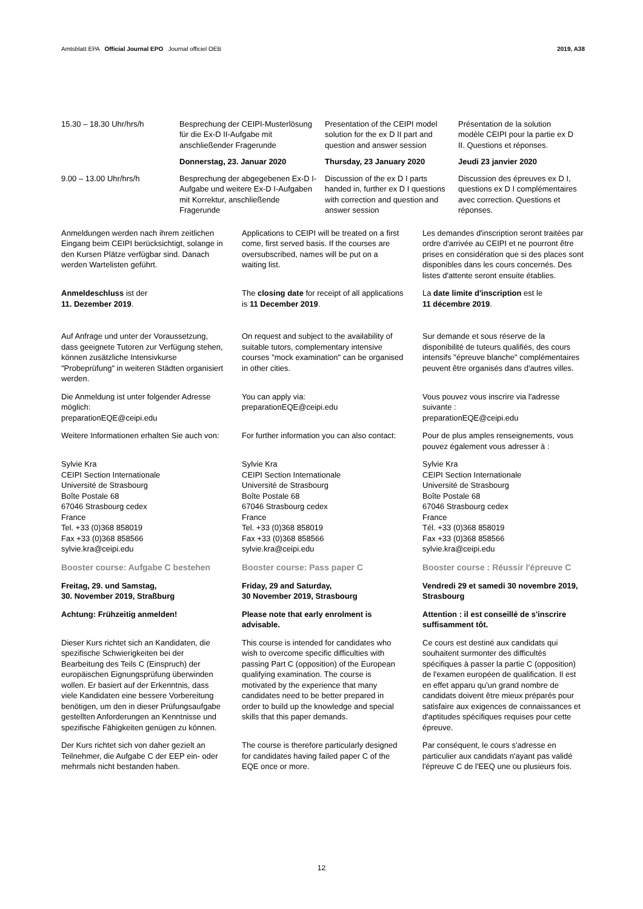Amtsblatt EPA Official Journal EPO Journal officiel OEB 2019, A38
| 15.30 – 18.30 Uhr/hrs/h | Besprechung der CEIPI-Musterlösung für die Ex-D II-Aufgabe mit anschließender Fragerunde | Presentation of the CEIPI model solution for the ex D II part and question and answer session | Présentation de la solution modèle CEIPI pour la partie ex D II. Questions et réponses. |
| | Donnerstag, 23. Januar 2020 | Thursday, 23 January 2020 | Jeudi 23 janvier 2020 |
| 9.00 – 13.00 Uhr/hrs/h | Besprechung der abgegebenen Ex-D I-Aufgabe und weitere Ex-D I-Aufgaben mit Korrektur, anschließende Fragerunde | Discussion of the ex D I parts handed in, further ex D I questions with correction and question and answer session | Discussion des épreuves ex D I, questions ex D I complémentaires avec correction. Questions et réponses. |
Anmeldungen werden nach ihrem zeitlichen Eingang beim CEIPI berücksichtigt, solange in den Kursen Plätze verfügbar sind. Danach werden Wartelisten geführt.
Applications to CEIPI will be treated on a first come, first served basis. If the courses are oversubscribed, names will be put on a waiting list.
Les demandes d'inscription seront traitées par ordre d'arrivée au CEIPI et ne pourront être prises en considération que si des places sont disponibles dans les cours concernés. Des listes d'attente seront ensuite établies.
Anmeldeschluss ist der
11. Dezember 2019.
The closing date for receipt of all applications is 11 December 2019.
La date limite d'inscription est le
11 décembre 2019.
Auf Anfrage und unter der Voraussetzung, dass geeignete Tutoren zur Verfügung stehen, können zusätzliche Intensivkurse "Probeprüfung" in weiteren Städten organisiert werden.
On request and subject to the availability of suitable tutors, complementary intensive courses "mock examination" can be organised in other cities.
Sur demande et sous réserve de la disponibilité de tuteurs qualifiés, des cours intensifs "épreuve blanche" complémentaires peuvent être organisés dans d'autres villes.
Die Anmeldung ist unter folgender Adresse möglich:
preparationEQE@ceipi.edu
You can apply via:
preparationEQE@ceipi.edu
Vous pouvez vous inscrire via l'adresse suivante :
preparationEQE@ceipi.edu
Weitere Informationen erhalten Sie auch von:
For further information you can also contact:
Pour de plus amples renseignements, vous pouvez également vous adresser à :
Sylvie Kra
CEIPI Section Internationale
Université de Strasbourg
Boîte Postale 68
67046 Strasbourg cedex
France
Tel. +33 (0)368 858019
Fax +33 (0)368 858566
sylvie.kra@ceipi.edu
Sylvie Kra
CEIPI Section Internationale
Université de Strasbourg
Boîte Postale 68
67046 Strasbourg cedex
France
Tel. +33 (0)368 858019
Fax +33 (0)368 858566
sylvie.kra@ceipi.edu
Sylvie Kra
CEIPI Section Internationale
Université de Strasbourg
Boîte Postale 68
67046 Strasbourg cedex
France
Tél. +33 (0)368 858019
Fax +33 (0)368 858566
sylvie.kra@ceipi.edu
Booster course: Aufgabe C bestehen
Booster course: Pass paper C Booster course : Réussir l'épreuve C
Freitag, 29. und Samstag,
30. November 2019, Straßburg
Friday, 29 and Saturday,
30 November 2019, Strasbourg
Vendredi 29 et samedi 30 novembre 2019, Strasbourg
Achtung: Frühzeitig anmelden! Please note that early enrolment is advisable.
Attention : il est conseillé de s'inscrire suffisamment tôt.
Dieser Kurs richtet sich an Kandidaten, die spezifische Schwierigkeiten bei der Bearbeitung des Teils C (Einspruch) der europäischen Eignungsprüfung überwinden wollen. Er basiert auf der Erkenntnis, dass viele Kandidaten eine bessere Vorbereitung benötigen, um den in dieser Prüfungsaufgabe gestellten Anforderungen an Kenntnisse und spezifische Fähigkeiten genügen zu können.
This course is intended for candidates who wish to overcome specific difficulties with passing Part C (opposition) of the European qualifying examination. The course is motivated by the experience that many candidates need to be better prepared in order to build up the knowledge and special skills that this paper demands.
Ce cours est destiné aux candidats qui souhaitent surmonter des difficultés spécifiques à passer la partie C (opposition) de l'examen européen de qualification. Il est en effet apparu qu'un grand nombre de candidats doivent être mieux préparés pour satisfaire aux exigences de connaissances et d'aptitudes spécifiques requises pour cette épreuve.
Der Kurs richtet sich von daher gezielt an Teilnehmer, die Aufgabe C der EEP ein- oder mehrmals nicht bestanden haben.
The course is therefore particularly designed for candidates having failed paper C of the EQE once or more.
Par conséquent, le cours s'adresse en particulier aux candidats n'ayant pas validé l'épreuve C de l'EEQ une ou plusieurs fois.
12